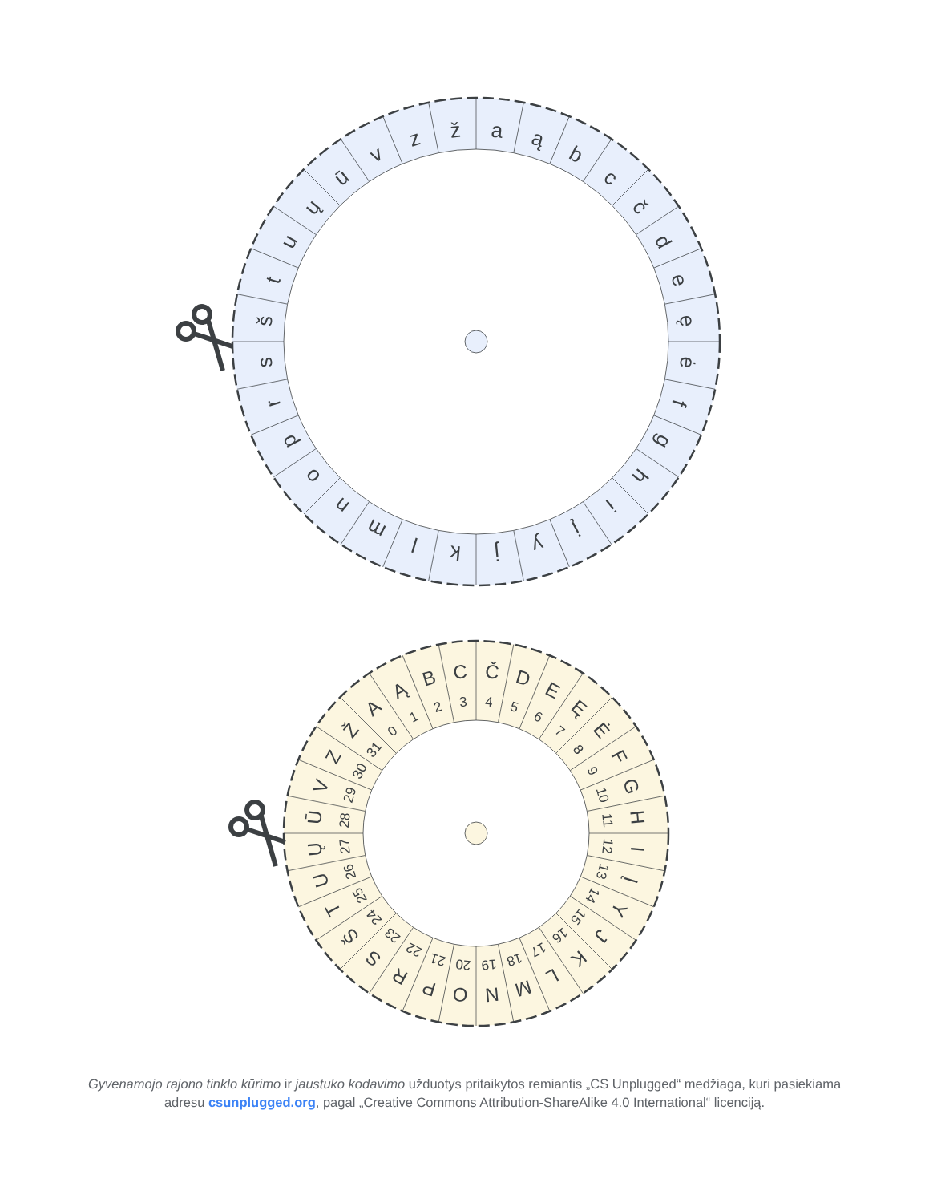a
ą
b
c
č
d
e
ę
ė
f
g
h
i
į
y
j
k
l
m
n
o
p
r
s
š
t
u
ų
ū
v
z
ž
A
Ą
B
C
Č
D
E
Ę
Ė
F
G
H
I
Į
Y
J
K
L
M
N
O
P
R
S
Š
T
U
Ų
Ū
V
Z
Ž
0
1
2
3
4
5
6
7
8
9
10
11
12
13
14
15
16
17
18
19
20
21
22
23
24
25
26
27
28
29
30
31
Gyvenamojo rajono tinklo kūrimo ir jaustuko kodavimo užduotys pritaikytos remiantis „CS Unplugged“ medžiaga, kuri pasiekiama adresu csunplugged.org, pagal „Creative Commons Attribution-ShareAlike 4.0 International“ licenciją.